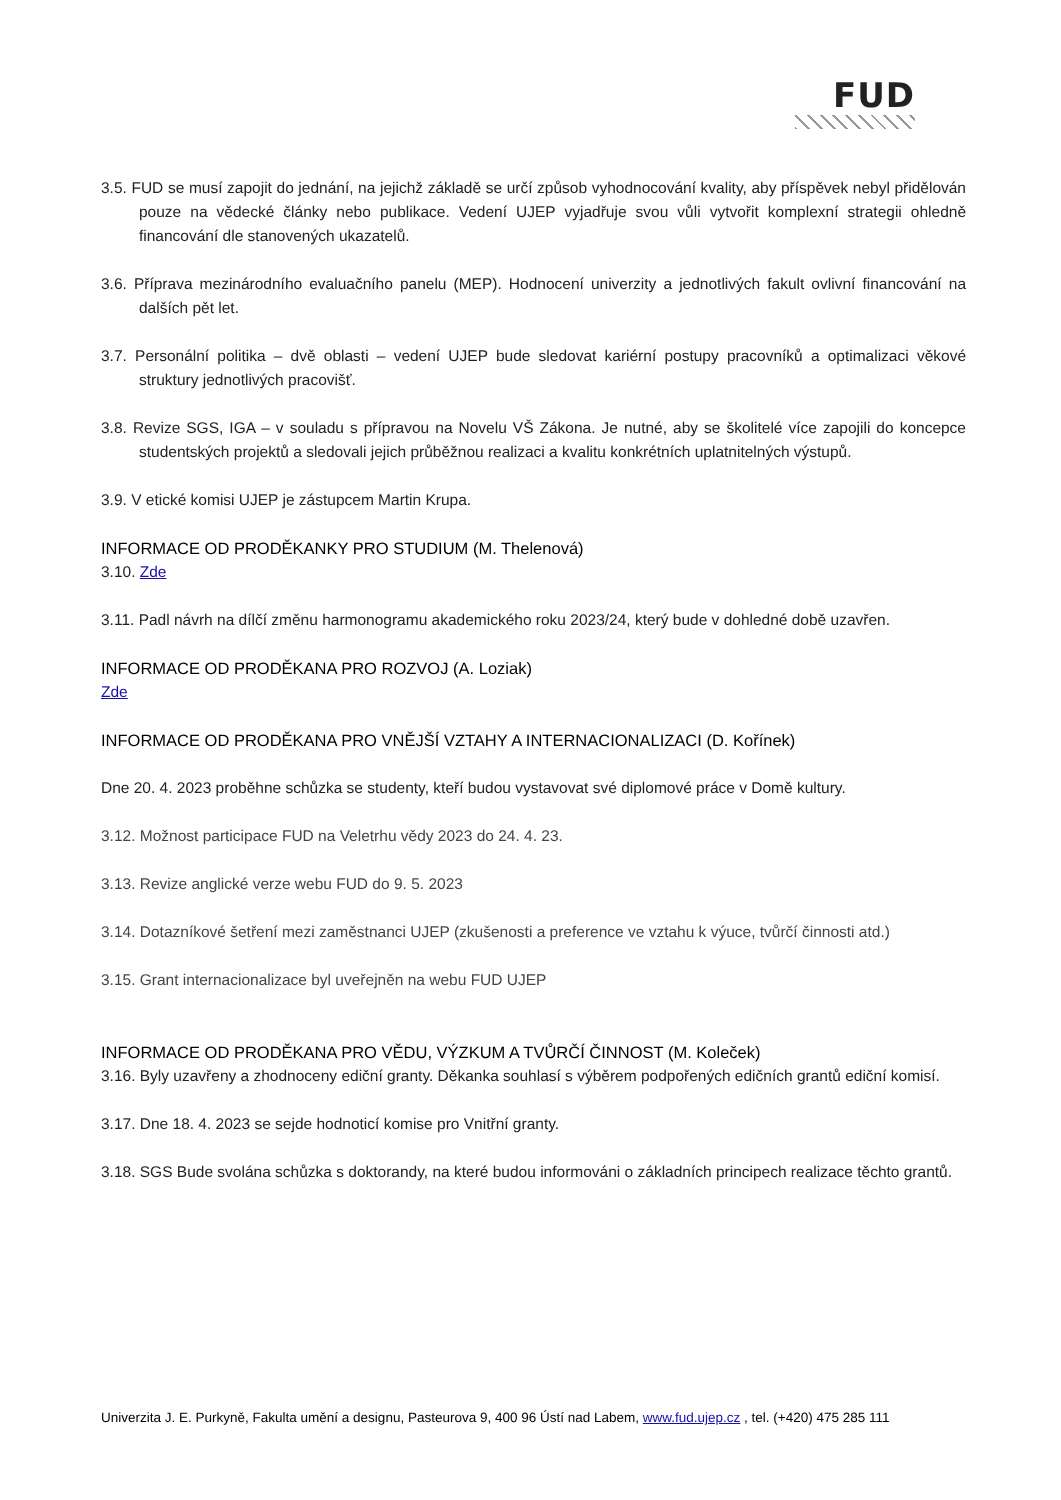FUD
3.5. FUD se musí zapojit do jednání, na jejichž základě se určí způsob vyhodnocování kvality, aby příspěvek nebyl přidělován pouze na vědecké články nebo publikace. Vedení UJEP vyjadřuje svou vůli vytvořit komplexní strategii ohledně financování dle stanovených ukazatelů.
3.6. Příprava mezinárodního evaluačního panelu (MEP). Hodnocení univerzity a jednotlivých fakult ovlivní financování na dalších pět let.
3.7. Personální politika – dvě oblasti – vedení UJEP bude sledovat kariérní postupy pracovníků a optimalizaci věkové struktury jednotlivých pracovišť.
3.8. Revize SGS, IGA – v souladu s přípravou na Novelu VŠ Zákona. Je nutné, aby se školitelé více zapojili do koncepce studentských projektů a sledovali jejich průběžnou realizaci a kvalitu konkrétních uplatnitelných výstupů.
3.9. V etické komisi UJEP je zástupcem Martin Krupa.
INFORMACE OD PRODĚKANKY PRO STUDIUM (M. Thelenová)
3.10. Zde
3.11. Padl návrh na dílčí změnu harmonogramu akademického roku 2023/24, který bude v dohledné době uzavřen.
INFORMACE OD PRODĚKANA PRO ROZVOJ (A. Loziak)
Zde
INFORMACE OD PRODĚKANA PRO VNĚJŠÍ VZTAHY A INTERNACIONALIZACI (D. Kořínek)
Dne 20. 4. 2023 proběhne schůzka se studenty, kteří budou vystavovat své diplomové práce v Domě kultury.
3.12. Možnost participace FUD na Veletrhu vědy 2023 do 24. 4. 23.
3.13. Revize anglické verze webu FUD do 9. 5. 2023
3.14. Dotazníkové šetření mezi zaměstnanci UJEP (zkušenosti a preference ve vztahu k výuce, tvůrčí činnosti atd.)
3.15. Grant internacionalizace byl uveřejněn na webu FUD UJEP
INFORMACE OD PRODĚKANA PRO VĚDU, VÝZKUM A TVŮRČÍ ČINNOST (M. Koleček)
3.16. Byly uzavřeny a zhodnoceny ediční granty. Děkanka souhlasí s výběrem podpořených edičních grantů ediční komisí.
3.17. Dne 18. 4. 2023 se sejde hodnoticí komise pro Vnitřní granty.
3.18. SGS Bude svolána schůzka s doktorandy, na které budou informováni o základních principech realizace těchto grantů.
Univerzita J. E. Purkyně, Fakulta umění a designu, Pasteurova 9, 400 96 Ústí nad Labem, www.fud.ujep.cz , tel. (+420) 475 285 111